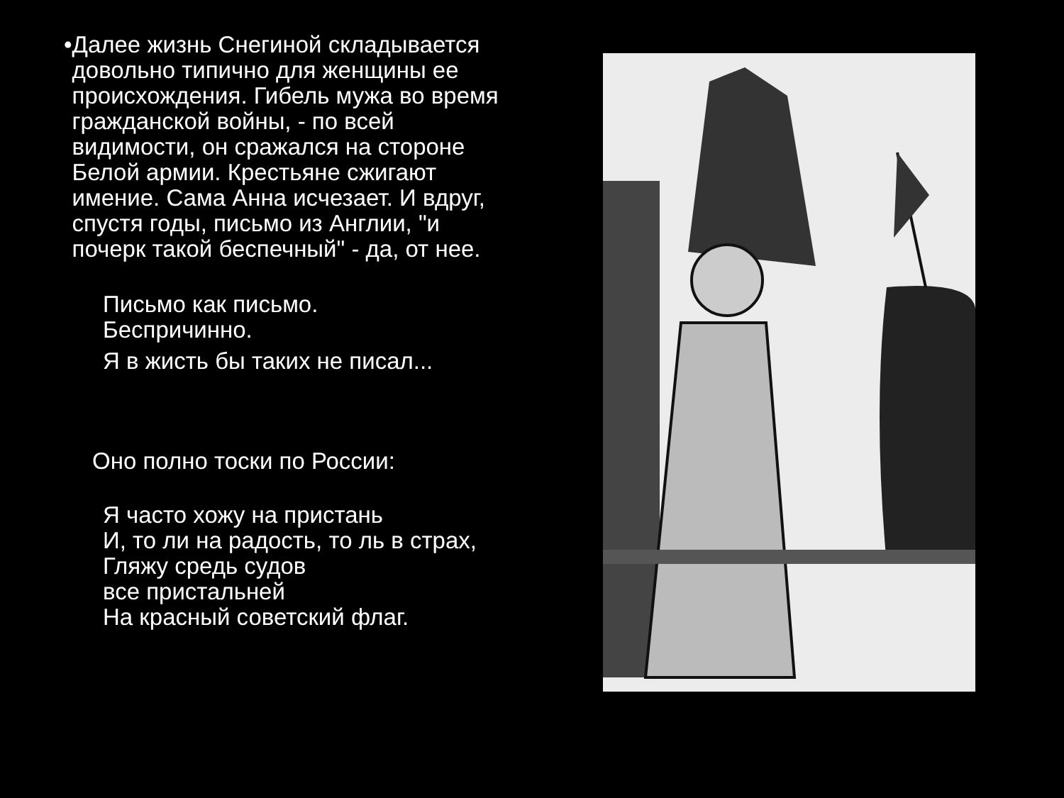• Далее жизнь Снегиной складывается довольно типично для женщины ее происхождения. Гибель мужа во время гражданской войны, - по всей видимости, он сражался на стороне Белой армии. Крестьяне сжигают имение. Сама Анна исчезает. И вдруг, спустя годы, письмо из Англии, "и почерк такой беспечный" - да, от нее.
Письмо как письмо.
Беспричинно.
Я в жисть бы таких не писал...
Оно полно тоски по России:
Я часто хожу на пристань
И, то ли на радость, то ль в страх,
Гляжу средь судов
все пристальней
На красный советский флаг.